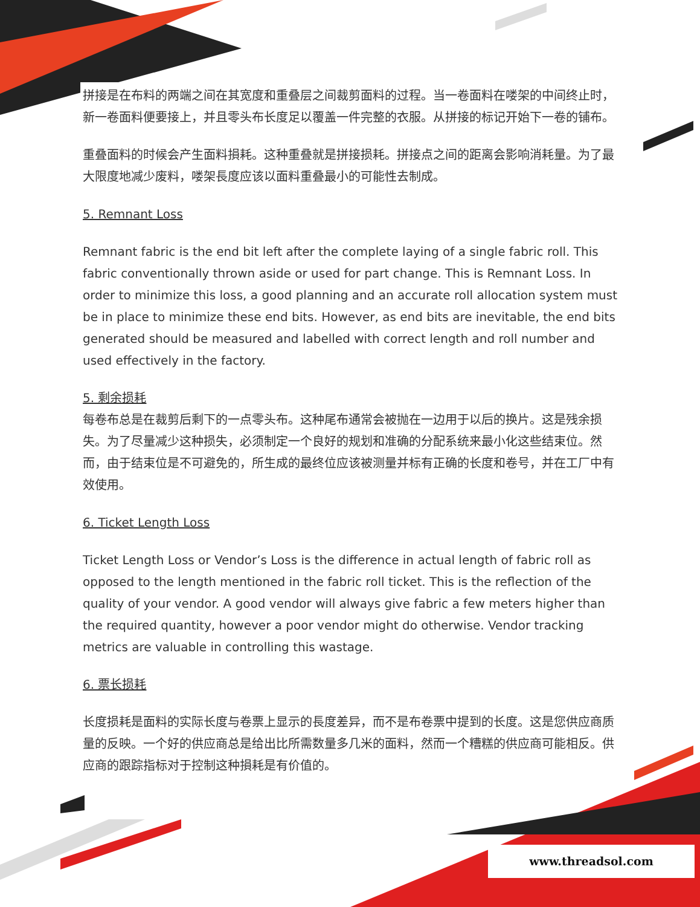拼接是在布料的两端之间在其宽度和重叠层之间裁剪面料的过程。当一卷面料在喽架的中间终止时，新一卷面料便要接上，并且零头布长度足以覆盖一件完整的衣服。从拼接的标记开始下一卷的铺布。
重叠面料的时候会产生面料損耗。这种重叠就是拼接损耗。拼接点之间的距离会影响消耗量。为了最大限度地减少废料，喽架長度应该以面料重叠最小的可能性去制成。
5. Remnant Loss
Remnant fabric is the end bit left after the complete laying of a single fabric roll. This fabric conventionally thrown aside or used for part change. This is Remnant Loss. In order to minimize this loss, a good planning and an accurate roll allocation system must be in place to minimize these end bits. However, as end bits are inevitable, the end bits generated should be measured and labelled with correct length and roll number and used effectively in the factory.
5. 剩余损耗
每卷布总是在裁剪后剩下的一点零头布。这种尾布通常会被抛在一边用于以后的换片。这是残余损失。为了尽量减少这种损失，必须制定一个良好的规划和准确的分配系统来最小化这些结束位。然而，由于结束位是不可避免的，所生成的最终位应该被测量并标有正确的长度和卷号，并在工厂中有效使用。
6. Ticket Length Loss
Ticket Length Loss or Vendor’s Loss is the difference in actual length of fabric roll as opposed to the length mentioned in the fabric roll ticket. This is the reflection of the quality of your vendor. A good vendor will always give fabric a few meters higher than the required quantity, however a poor vendor might do otherwise. Vendor tracking metrics are valuable in controlling this wastage.
6. 票长损耗
长度损耗是面料的实际长度与卷票上显示的長度差异，而不是布卷票中提到的长度。这是您供应商质量的反映。一个好的供应商总是给出比所需数量多几米的面料，然而一个糟糕的供应商可能相反。供应商的跟踪指标对于控制这种損耗是有价值的。
www.threadsol.com